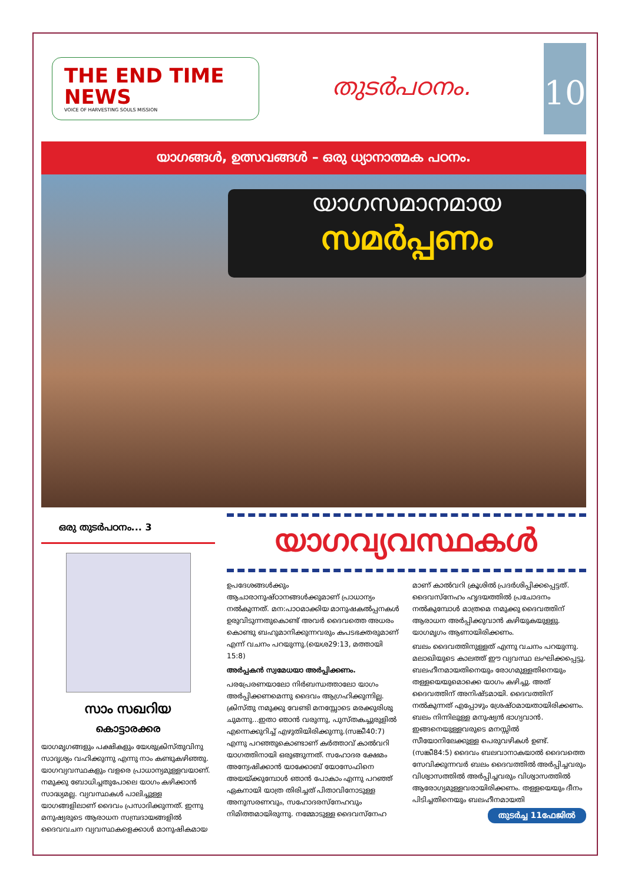THE END TIME NEWS
VOICE OF HARVESTING SOULS MISSION
തുടർപഠനം.
10
യാഗങ്ങൾ, ഉത്സവങ്ങൾ – ഒരു ധ്യാനാത്മക പഠനം.
യാഗസമാനമായ
സമർപ്പണം
ഒരു തുടർപഠനം... 3
സാം സഖറിയ
കൊട്ടാരക്കര
യാഗമൃഗങ്ങളും പക്ഷികളും യേശുക്രിസ്തുവിനു സാദൃശ്യം വഹിക്കുന്നു എന്നു നാം കണ്ടുകഴിഞ്ഞു. യാഗവ്യവസ്ഥകളും വളരെ പ്രാധാന്യമുള്ളവയാണ്. നമുക്കു ബോധിച്ചതുപോലെ യാഗം കഴിക്കാൻ സാദ്ധ്യമല്ല. വ്യവസ്ഥകൾ പാലിച്ചുള്ള യാഗങ്ങളിലാണ് ദൈവം പ്രസാദിക്കുന്നത്. ഇന്നു മനുഷ്യരുടെ ആരാധന സമ്പ്രദായങ്ങളിൽ ദൈവവചന വ്യവസ്ഥകളെക്കാൾ മാനുഷികമായ
യാഗവ്യവസ്ഥകൾ
ഉപദേശങ്ങൾക്കും ആചാരാനുഷ്ഠാനങ്ങൾക്കുമാണ് പ്രാധാന്യം നൽകുന്നത്. മന:പാഠമാക്കിയ മാനുഷകൽപ്പനകൾ ഉരുവിടുന്നതുകൊണ്ട് അവർ ദൈവത്തെ അധരം കൊണ്ടു ബഹുമാനിക്കുന്നവരും കപടഭക്തരുമാണ് എന്ന് വചനം പറയുന്നു.(യെശ29:13, മത്തായി 15:8)
അർപ്പകൻ സ്വമേധയാ അർപ്പിക്കണം.
പരപ്രേരണയാലോ നിർബന്ധത്താലോ യാഗം അർപ്പിക്കണമെന്നു ദൈവം ആഗ്രഹിക്കുന്നില്ല. ക്രിസ്തു നമുക്കു വേണ്ടി മനസ്സോടെ മരക്കുരിശു ചുമന്നു...ഇതാ ഞാൻ വരുന്നു, പുസ്തകച്ചുരുളിൽ എന്നെക്കുറിച്ച് എഴുതിയിരിക്കുന്നു.(സങ്കീ40:7) എന്നു പറഞ്ഞുകൊണ്ടാണ് കർത്താവ് കാൽവറി യാഗത്തിനായി ഒരുങ്ങുന്നത്. സഹോദര ക്ഷേമം അന്വേഷിക്കാൻ യാക്കോബ് യോസേഫിനെ അയയ്ക്കുമ്പോൾ ഞാൻ പോകാം എന്നു പറഞ്ഞ് ഏകനായി യാത്ര തിരിച്ചത് പിതാവിനോടുള്ള അനുസരണവും, സഹോദരസ്നേഹവും നിമിത്തമായിരുന്നു. നമ്മോടുള്ള ദൈവസ്നേഹ
മാണ് കാൽവറി ക്രൂശിൽ പ്രദർശിപ്പിക്കപ്പെട്ടത്. ദൈവസ്നേഹം ഹൃദയത്തിൽ പ്രചോദനം നൽകുമ്പോൾ മാത്രമെ നമുക്കു ദൈവത്തിന് ആരാധന അർപ്പിക്കുവാൻ കഴിയുകയുള്ളു. യാഗമൃഗം ആണായിരിക്കണം.
ബലം ദൈവത്തിനുള്ളത് എന്നു വചനം പറയുന്നു. മലാഖിയുടെ കാലത്ത് ഈ വ്യവസ്ഥ ലംഘിക്കപ്പെട്ടു. ബലഹീനമായതിനെയും രോഗമുള്ളതിനെയും തള്ളയെയുമൊക്കെ യാഗം കഴിച്ചു. അത് ദൈവത്തിന് അനിഷ്ടമായി. ദൈവത്തിന് നൽകുന്നത് എപ്പോഴും ശ്രേഷ്ഠമായതായിരിക്കണം. ബലം നിന്നിലുള്ള മനുഷ്യൻ ഭാഗ്യവാൻ. ഇങ്ങനെയുള്ളവരുടെ മനസ്സിൽ സീയോനിലേക്കുള്ള പെരുവഴികൾ ഉണ്ട്.(സങ്കീ84:5) ദൈവം ബലവാനാകയാൽ ദൈവത്തെ സേവിക്കുന്നവർ ബലം ദൈവത്തിൽ അർപ്പിച്ചവരും വിശ്വാസത്തിൽ അർപ്പിച്ചവരും വിശ്വാസത്തിൽ ആരോഗ്യമുള്ളവരായിരിക്കണം. തള്ളയെയും ദീനം പിടിച്ചതിനെയും ബലഹീനമായതി
തുടർച്ച 11ഫേജിൽ